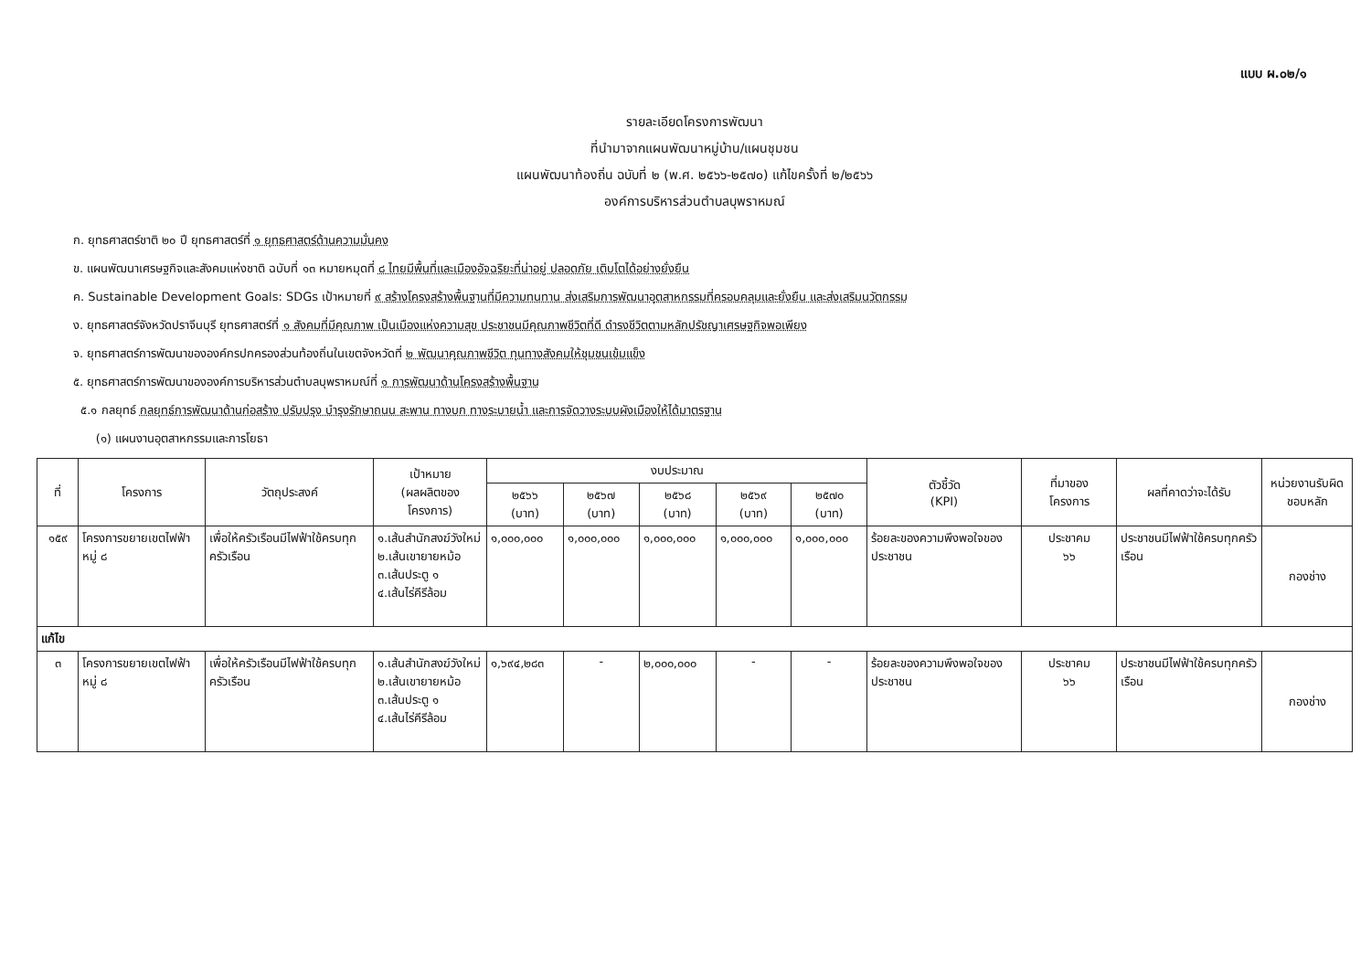แบบ ผ.๐๒/๑
รายละเอียดโครงการพัฒนา
ที่นำมาจากแผนพัฒนาหมู่บ้าน/แผนชุมชน
แผนพัฒนาท้องถิ่น ฉบับที่ ๒ (พ.ศ. ๒๕๖๖-๒๕๗๐) แก้ไขครั้งที่ ๒/๒๕๖๖
องค์การบริหารส่วนตำบลบุพราหมณ์
ก. ยุทธศาสตร์ชาติ ๒๐ ปี ยุทธศาสตร์ที่ ๑ ยุทธศาสตร์ด้านความมั่นคง
ข. แผนพัฒนาเศรษฐกิจและสังคมแห่งชาติ ฉบับที่ ๑๓ หมายหมุดที่ ๘ ไทยมีพื้นที่และเมืองอัจฉริยะที่น่าอยู่ ปลอดภัย เติบโตได้อย่างยั่งยืน
ค. Sustainable Development Goals: SDGs เป้าหมายที่ ๙ สร้างโครงสร้างพื้นฐานที่มีความทนทาน ส่งเสริมการพัฒนาอุตสาหกรรมที่ครอบคลุมและยั่งยืน และส่งเสริมนวัตกรรม
ง. ยุทธศาสตร์จังหวัดปราจีนบุรี ยุทธศาสตร์ที่ ๑ สังคมที่มีคุณภาพ เป็นเมืองแห่งความสุข ประชาชนมีคุณภาพชีวิตที่ดี ดำรงชีวิตตามหลักปรัชญาเศรษฐกิจพอเพียง
จ. ยุทธศาสตร์การพัฒนาขององค์กรปกครองส่วนท้องถิ่นในเขตจังหวัดที่ ๒ พัฒนาคุณภาพชีวิต ทุนทางสังคมให้ชุมชนเข้มแข็ง
๕. ยุทธศาสตร์การพัฒนาขององค์การบริหารส่วนตำบลบุพราหมณ์ที่ ๑ การพัฒนาด้านโครงสร้างพื้นฐาน
๕.๑ กลยุทธ์ กลยุทธ์การพัฒนาด้านก่อสร้าง ปรับปรุง บำรุงรักษาถนน สะพาน ทางบก ทางระบายน้ำ และการจัดวางระบบผังเมืองให้ได้มาตรฐาน
(๑) แผนงานอุตสาหกรรมและการโยธา
| ที่ | โครงการ | วัตถุประสงค์ | เป้าหมาย (ผลผลิตของ โครงการ) | งบประมาณ | | | | | ตัวชี้วัด (KPI) | ที่มาของ โครงการ | ผลที่คาดว่าจะได้รับ | หน่วยงานรับผิด ชอบหลัก |
| --- | --- | --- | --- | --- | --- | --- | --- | --- | --- | --- | --- | --- |
| | | | | ๒๕๖๖ (บาท) | ๒๕๖๗ (บาท) | ๒๕๖๘ (บาท) | ๒๕๖๙ (บาท) | ๒๕๗๐ (บาท) | | | | |
| ๑๕๙ | โครงการขยายเขตไฟฟ้า หมู่ ๘ | เพื่อให้ครัวเรือนมีไฟฟ้าใช้ครบทุกครัวเรือน | ๑.เส้นสำนักสงฆ์วังใหม่ ๒.เส้นเขายายหม้อ ๓.เส้นประตู ๑ ๔.เส้นไร่คีรีล้อม | ๑,๐๐๐,๐๐๐ | ๑,๐๐๐,๐๐๐ | ๑,๐๐๐,๐๐๐ | ๑,๐๐๐,๐๐๐ | ๑,๐๐๐,๐๐๐ | ร้อยละของความพึงพอใจของประชาชน | ประชาคม ๖๖ | ประชาชนมีไฟฟ้าใช้ครบทุกครัวเรือน | กองช่าง |
| แก้ไข | | | | | | | | | | | | |
| ๓ | โครงการขยายเขตไฟฟ้า หมู่ ๘ | เพื่อให้ครัวเรือนมีไฟฟ้าใช้ครบทุกครัวเรือน | ๑.เส้นสำนักสงฆ์วังใหม่ ๒.เส้นเขายายหม้อ ๓.เส้นประตู ๑ ๔.เส้นไร่คีรีล้อม | ๑,๖๙๔,๒๘๓ | - | ๒,๐๐๐,๐๐๐ | - | - | ร้อยละของความพึงพอใจของประชาชน | ประชาคม ๖๖ | ประชาชนมีไฟฟ้าใช้ครบทุกครัวเรือน | กองช่าง |